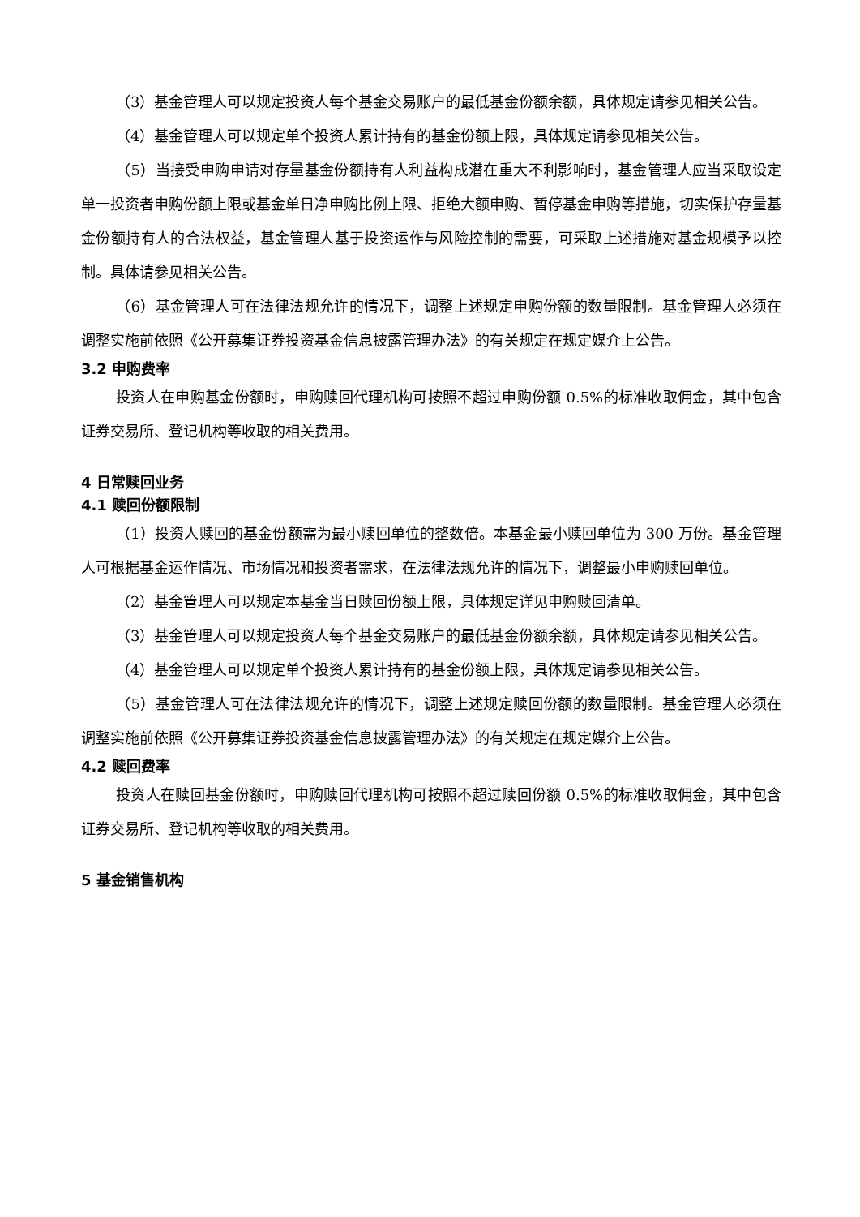（3）基金管理人可以规定投资人每个基金交易账户的最低基金份额余额，具体规定请参见相关公告。
（4）基金管理人可以规定单个投资人累计持有的基金份额上限，具体规定请参见相关公告。
（5）当接受申购申请对存量基金份额持有人利益构成潜在重大不利影响时，基金管理人应当采取设定单一投资者申购份额上限或基金单日净申购比例上限、拒绝大额申购、暂停基金申购等措施，切实保护存量基金份额持有人的合法权益，基金管理人基于投资运作与风险控制的需要，可采取上述措施对基金规模予以控制。具体请参见相关公告。
（6）基金管理人可在法律法规允许的情况下，调整上述规定申购份额的数量限制。基金管理人必须在调整实施前依照《公开募集证券投资基金信息披露管理办法》的有关规定在规定媒介上公告。
3.2 申购费率
投资人在申购基金份额时，申购赎回代理机构可按照不超过申购份额 0.5%的标准收取佣金，其中包含证券交易所、登记机构等收取的相关费用。
4 日常赎回业务
4.1 赎回份额限制
（1）投资人赎回的基金份额需为最小赎回单位的整数倍。本基金最小赎回单位为 300 万份。基金管理人可根据基金运作情况、市场情况和投资者需求，在法律法规允许的情况下，调整最小申购赎回单位。
（2）基金管理人可以规定本基金当日赎回份额上限，具体规定详见申购赎回清单。
（3）基金管理人可以规定投资人每个基金交易账户的最低基金份额余额，具体规定请参见相关公告。
（4）基金管理人可以规定单个投资人累计持有的基金份额上限，具体规定请参见相关公告。
（5）基金管理人可在法律法规允许的情况下，调整上述规定赎回份额的数量限制。基金管理人必须在调整实施前依照《公开募集证券投资基金信息披露管理办法》的有关规定在规定媒介上公告。
4.2 赎回费率
投资人在赎回基金份额时，申购赎回代理机构可按照不超过赎回份额 0.5%的标准收取佣金，其中包含证券交易所、登记机构等收取的相关费用。
5 基金销售机构